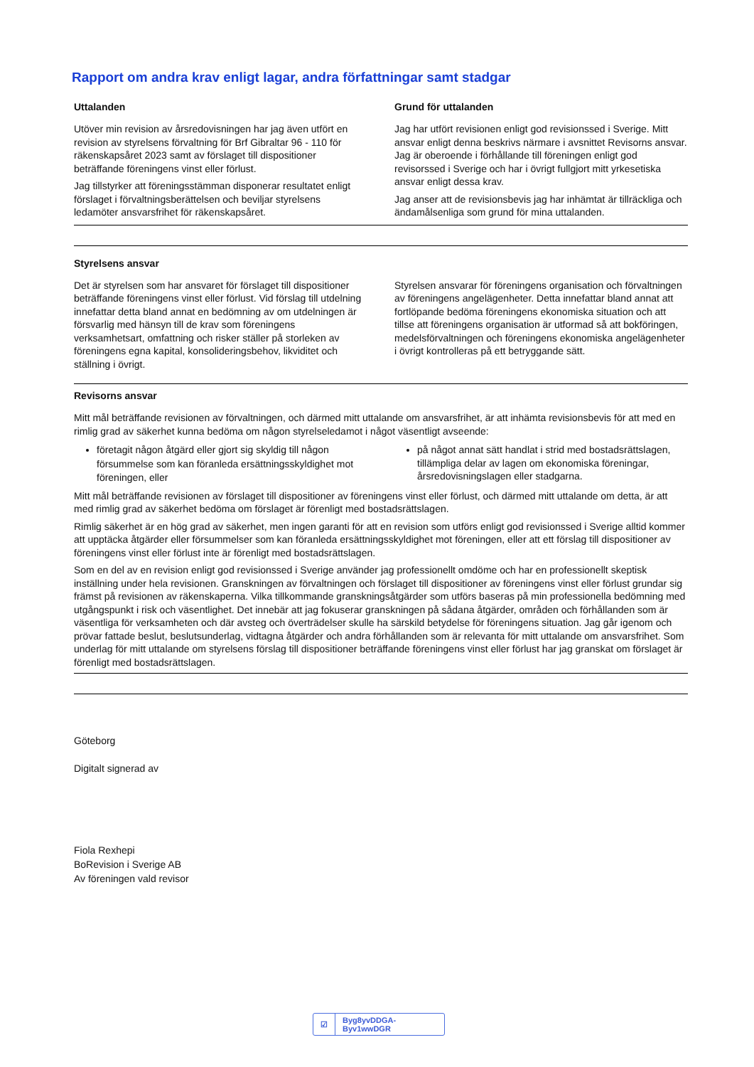Rapport om andra krav enligt lagar, andra författningar samt stadgar
Uttalanden
Utöver min revision av årsredovisningen har jag även utfört en revision av styrelsens förvaltning för Brf Gibraltar 96 - 110 för räkenskapsåret 2023 samt av förslaget till dispositioner beträffande föreningens vinst eller förlust.
Jag tillstyrker att föreningsstämman disponerar resultatet enligt förslaget i förvaltningsberättelsen och beviljar styrelsens ledamöter ansvarsfrihet för räkenskapsåret.
Grund för uttalanden
Jag har utfört revisionen enligt god revisionssed i Sverige. Mitt ansvar enligt denna beskrivs närmare i avsnittet Revisorns ansvar. Jag är oberoende i förhållande till föreningen enligt god revisorssed i Sverige och har i övrigt fullgjort mitt yrkesetiska ansvar enligt dessa krav.
Jag anser att de revisionsbevis jag har inhämtat är tillräckliga och ändamålsenliga som grund för mina uttalanden.
Styrelsens ansvar
Det är styrelsen som har ansvaret för förslaget till dispositioner beträffande föreningens vinst eller förlust. Vid förslag till utdelning innefattar detta bland annat en bedömning av om utdelningen är försvarlig med hänsyn till de krav som föreningens verksamhetsart, omfattning och risker ställer på storleken av föreningens egna kapital, konsolideringsbehov, likviditet och ställning i övrigt.
Styrelsen ansvarar för föreningens organisation och förvaltningen av föreningens angelägenheter. Detta innefattar bland annat att fortlöpande bedöma föreningens ekonomiska situation och att tillse att föreningens organisation är utformad så att bokföringen, medelsförvaltningen och föreningens ekonomiska angelägenheter i övrigt kontrolleras på ett betryggande sätt.
Revisorns ansvar
Mitt mål beträffande revisionen av förvaltningen, och därmed mitt uttalande om ansvarsfrihet, är att inhämta revisionsbevis för att med en rimlig grad av säkerhet kunna bedöma om någon styrelseledamot i något väsentligt avseende:
företagit någon åtgärd eller gjort sig skyldig till någon försummelse som kan föranleda ersättningsskyldighet mot föreningen, eller
på något annat sätt handlat i strid med bostadsrättslagen, tillämpliga delar av lagen om ekonomiska föreningar, årsredovisningslagen eller stadgarna.
Mitt mål beträffande revisionen av förslaget till dispositioner av föreningens vinst eller förlust, och därmed mitt uttalande om detta, är att med rimlig grad av säkerhet bedöma om förslaget är förenligt med bostadsrättslagen.
Rimlig säkerhet är en hög grad av säkerhet, men ingen garanti för att en revision som utförs enligt god revisionssed i Sverige alltid kommer att upptäcka åtgärder eller försummelser som kan föranleda ersättningsskyldighet mot föreningen, eller att ett förslag till dispositioner av föreningens vinst eller förlust inte är förenligt med bostadsrättslagen.
Som en del av en revision enligt god revisionssed i Sverige använder jag professionellt omdöme och har en professionellt skeptisk inställning under hela revisionen. Granskningen av förvaltningen och förslaget till dispositioner av föreningens vinst eller förlust grundar sig främst på revisionen av räkenskaperna. Vilka tillkommande granskningsåtgärder som utförs baseras på min professionella bedömning med utgångspunkt i risk och väsentlighet. Det innebär att jag fokuserar granskningen på sådana åtgärder, områden och förhållanden som är väsentliga för verksamheten och där avsteg och överträdelser skulle ha särskild betydelse för föreningens situation. Jag går igenom och prövar fattade beslut, beslutsunderlag, vidtagna åtgärder och andra förhållanden som är relevanta för mitt uttalande om ansvarsfrihet. Som underlag för mitt uttalande om styrelsens förslag till dispositioner beträffande föreningens vinst eller förlust har jag granskat om förslaget är förenligt med bostadsrättslagen.
Göteborg
Digitalt signerad av
Fiola Rexhepi
BoRevision i Sverige AB
Av föreningen vald revisor
☑ Byg8yvDDGA-Byv1wwDGR